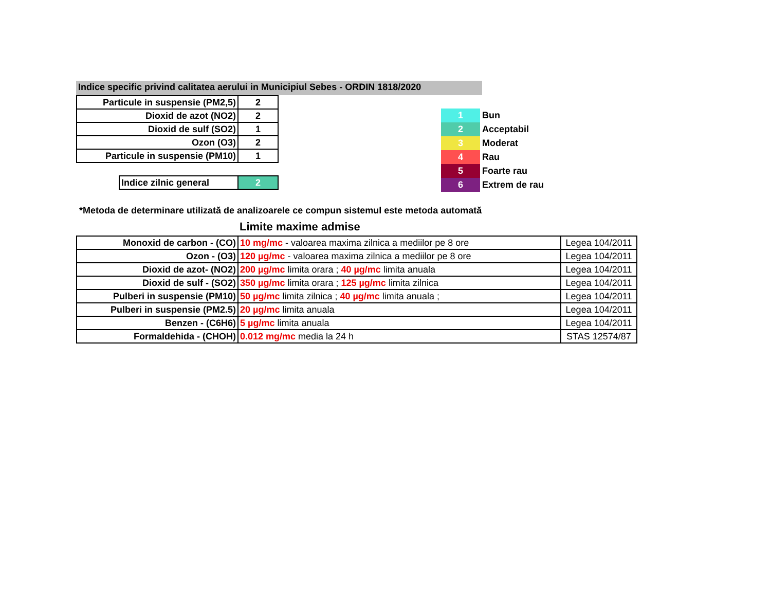Indice specific privind calitatea aerului in Municipiul Sebes - ORDIN 1818/2020
| Particule in suspensie (PM2,5) | 2 |
| Dioxid de azot (NO2) | 2 |
| Dioxid de sulf (SO2) | 1 |
| Ozon (O3) | 2 |
| Particule in suspensie (PM10) | 1 |
| Indice zilnic general | 2 |
| 1 | Bun |
| 2 | Acceptabil |
| 3 | Moderat |
| 4 | Rau |
| 5 | Foarte rau |
| 6 | Extrem de rau |
*Metoda de determinare utilizată de analizoarele ce compun sistemul este metoda automată
Limite maxime admise
| Monoxid de carbon - (CO) | 10 mg/mc - valoarea maxima zilnica a mediilor pe 8 ore | Legea 104/2011 |
| Ozon - (O3) | 120 µg/mc - valoarea maxima zilnica a mediilor pe 8 ore | Legea 104/2011 |
| Dioxid de azot- (NO2) | 200 µg/mc limita orara ; 40 µg/mc limita anuala | Legea 104/2011 |
| Dioxid de sulf - (SO2) | 350 µg/mc limita orara ; 125 µg/mc limita zilnica | Legea 104/2011 |
| Pulberi in suspensie (PM10) | 50 µg/mc limita zilnica ; 40 µg/mc limita anuala ; | Legea 104/2011 |
| Pulberi in suspensie (PM2.5) | 20 µg/mc limita anuala | Legea 104/2011 |
| Benzen - (C6H6) | 5 µg/mc limita anuala | Legea 104/2011 |
| Formaldehida - (CHOH) | 0.012 mg/mc media la 24 h | STAS 12574/87 |